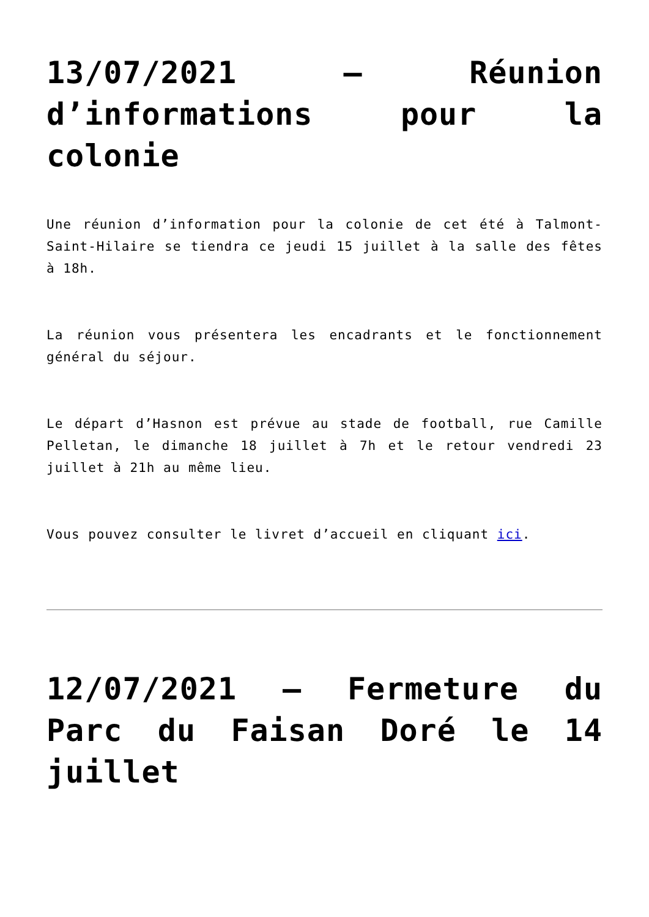13/07/2021 – Réunion d’informations pour la colonie
Une réunion d’information pour la colonie de cet été à Talmont-Saint-Hilaire se tiendra ce jeudi 15 juillet à la salle des fêtes à 18h.
La réunion vous présentera les encadrants et le fonctionnement général du séjour.
Le départ d’Hasnon est prévue au stade de football, rue Camille Pelletan, le dimanche 18 juillet à 7h et le retour vendredi 23 juillet à 21h au même lieu.
Vous pouvez consulter le livret d’accueil en cliquant ici.
12/07/2021 – Fermeture du Parc du Faisan Doré le 14 juillet